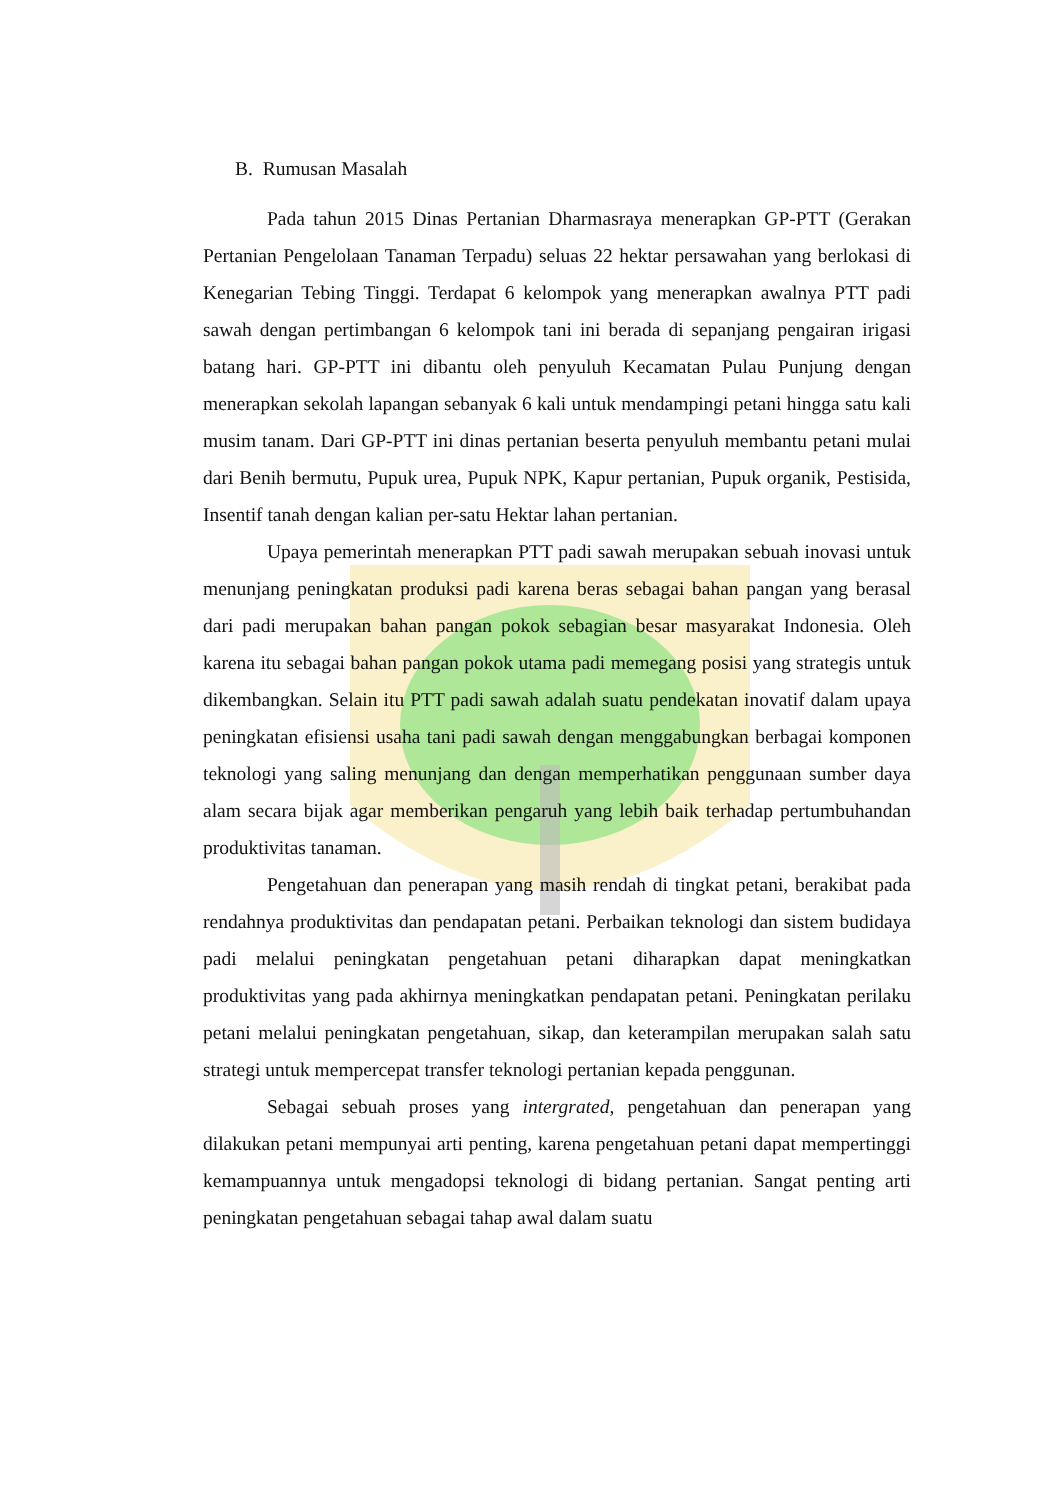B. Rumusan Masalah
Pada tahun 2015 Dinas Pertanian Dharmasraya menerapkan GP-PTT (Gerakan Pertanian Pengelolaan Tanaman Terpadu) seluas 22 hektar persawahan yang berlokasi di Kenegarian Tebing Tinggi. Terdapat 6 kelompok yang menerapkan awalnya PTT padi sawah dengan pertimbangan 6 kelompok tani ini berada di sepanjang pengairan irigasi batang hari. GP-PTT ini dibantu oleh penyuluh Kecamatan Pulau Punjung dengan menerapkan sekolah lapangan sebanyak 6 kali untuk mendampingi petani hingga satu kali musim tanam. Dari GP-PTT ini dinas pertanian beserta penyuluh membantu petani mulai dari Benih bermutu, Pupuk urea, Pupuk NPK, Kapur pertanian, Pupuk organik, Pestisida, Insentif tanah dengan kalian per-satu Hektar lahan pertanian.
Upaya pemerintah menerapkan PTT padi sawah merupakan sebuah inovasi untuk menunjang peningkatan produksi padi karena beras sebagai bahan pangan yang berasal dari padi merupakan bahan pangan pokok sebagian besar masyarakat Indonesia. Oleh karena itu sebagai bahan pangan pokok utama padi memegang posisi yang strategis untuk dikembangkan. Selain itu PTT padi sawah adalah suatu pendekatan inovatif dalam upaya peningkatan efisiensi usaha tani padi sawah dengan menggabungkan berbagai komponen teknologi yang saling menunjang dan dengan memperhatikan penggunaan sumber daya alam secara bijak agar memberikan pengaruh yang lebih baik terhadap pertumbuhandan produktivitas tanaman.
Pengetahuan dan penerapan yang masih rendah di tingkat petani, berakibat pada rendahnya produktivitas dan pendapatan petani. Perbaikan teknologi dan sistem budidaya padi melalui peningkatan pengetahuan petani diharapkan dapat meningkatkan produktivitas yang pada akhirnya meningkatkan pendapatan petani. Peningkatan perilaku petani melalui peningkatan pengetahuan, sikap, dan keterampilan merupakan salah satu strategi untuk mempercepat transfer teknologi pertanian kepada penggunan.
Sebagai sebuah proses yang intergrated, pengetahuan dan penerapan yang dilakukan petani mempunyai arti penting, karena pengetahuan petani dapat mempertinggi kemampuannya untuk mengadopsi teknologi di bidang pertanian. Sangat penting arti peningkatan pengetahuan sebagai tahap awal dalam suatu